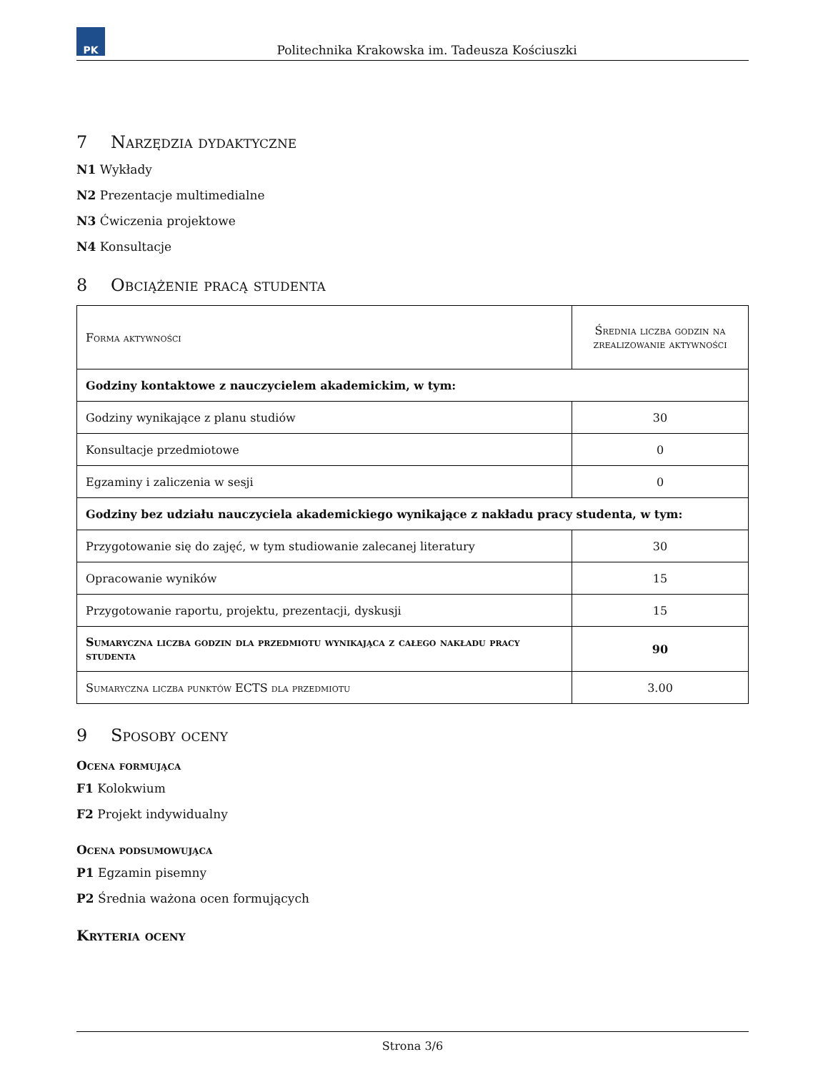PK
Politechnika Krakowska im. Tadeusza Kościuszki
7 Narzędzia dydaktyczne
N1 Wykłady
N2 Prezentacje multimedialne
N3 Ćwiczenia projektowe
N4 Konsultacje
8 Obciążenie pracą studenta
| Forma aktywności | Średnia liczba godzin na zrealizowanie aktywności |
| Godziny kontaktowe z nauczycielem akademickim, w tym: | |
| Godziny wynikające z planu studiów | 30 |
| Konsultacje przedmiotowe | 0 |
| Egzaminy i zaliczenia w sesji | 0 |
| Godziny bez udziału nauczyciela akademickiego wynikające z nakładu pracy studenta, w tym: | |
| Przygotowanie się do zajęć, w tym studiowanie zalecanej literatury | 30 |
| Opracowanie wyników | 15 |
| Przygotowanie raportu, projektu, prezentacji, dyskusji | 15 |
| Sumaryczna liczba godzin dla przedmiotu wynikająca z całego nakładu pracy studenta | 90 |
| Sumaryczna liczba punktów ECTS dla przedmiotu | 3.00 |
9 Sposoby oceny
Ocena formująca
F1 Kolokwium
F2 Projekt indywidualny
Ocena podsumowująca
P1 Egzamin pisemny
P2 Średnia ważona ocen formujących
Kryteria oceny
Strona 3/6